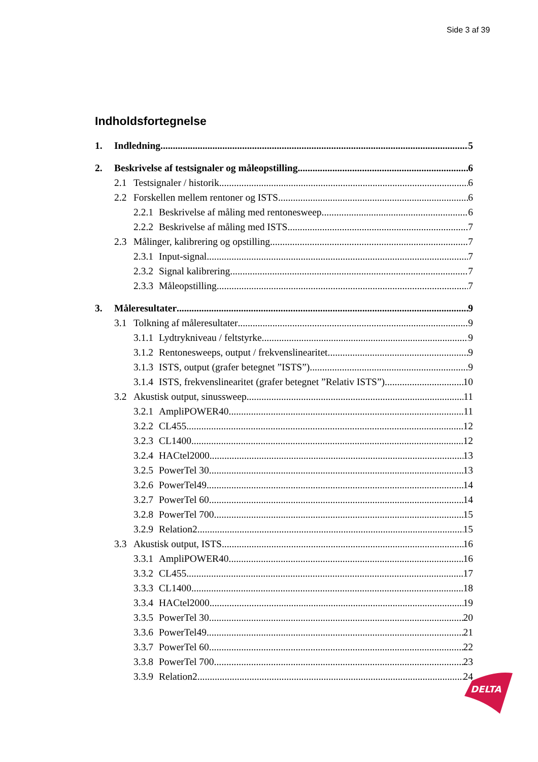Side 3 af 39
Indholdsfortegnelse
1. Indledning 5
2. Beskrivelse af testsignaler og måleopstilling 6
2.1 Testsignaler / historik 6
2.2 Forskellen mellem rentoner og ISTS 6
2.2.1 Beskrivelse af måling med rentonesweep 6
2.2.2 Beskrivelse af måling med ISTS 7
2.3 Målinger, kalibrering og opstilling 7
2.3.1 Input-signal 7
2.3.2 Signal kalibrering 7
2.3.3 Måleopstilling 7
3. Måleresultater 9
3.1 Tolkning af måleresultater 9
3.1.1 Lydtrykniveau / feltstyrke 9
3.1.2 Rentonesweeps, output / frekvenslinearitet 9
3.1.3 ISTS, output (grafer betegnet ”ISTS”) 9
3.1.4 ISTS, frekvenslinearitet (grafer betegnet ”Relativ ISTS”) 10
3.2 Akustisk output, sinussweep 11
3.2.1 AmpliPOWER40 11
3.2.2 CL455 12
3.2.3 CL1400 12
3.2.4 HACtel2000 13
3.2.5 PowerTel 30 13
3.2.6 PowerTel49 14
3.2.7 PowerTel 60 14
3.2.8 PowerTel 700 15
3.2.9 Relation2 15
3.3 Akustisk output, ISTS 16
3.3.1 AmpliPOWER40 16
3.3.2 CL455 17
3.3.3 CL1400 18
3.3.4 HACtel2000 19
3.3.5 PowerTel 30 20
3.3.6 PowerTel49 21
3.3.7 PowerTel 60 22
3.3.8 PowerTel 700 23
3.3.9 Relation2 24
DELTA